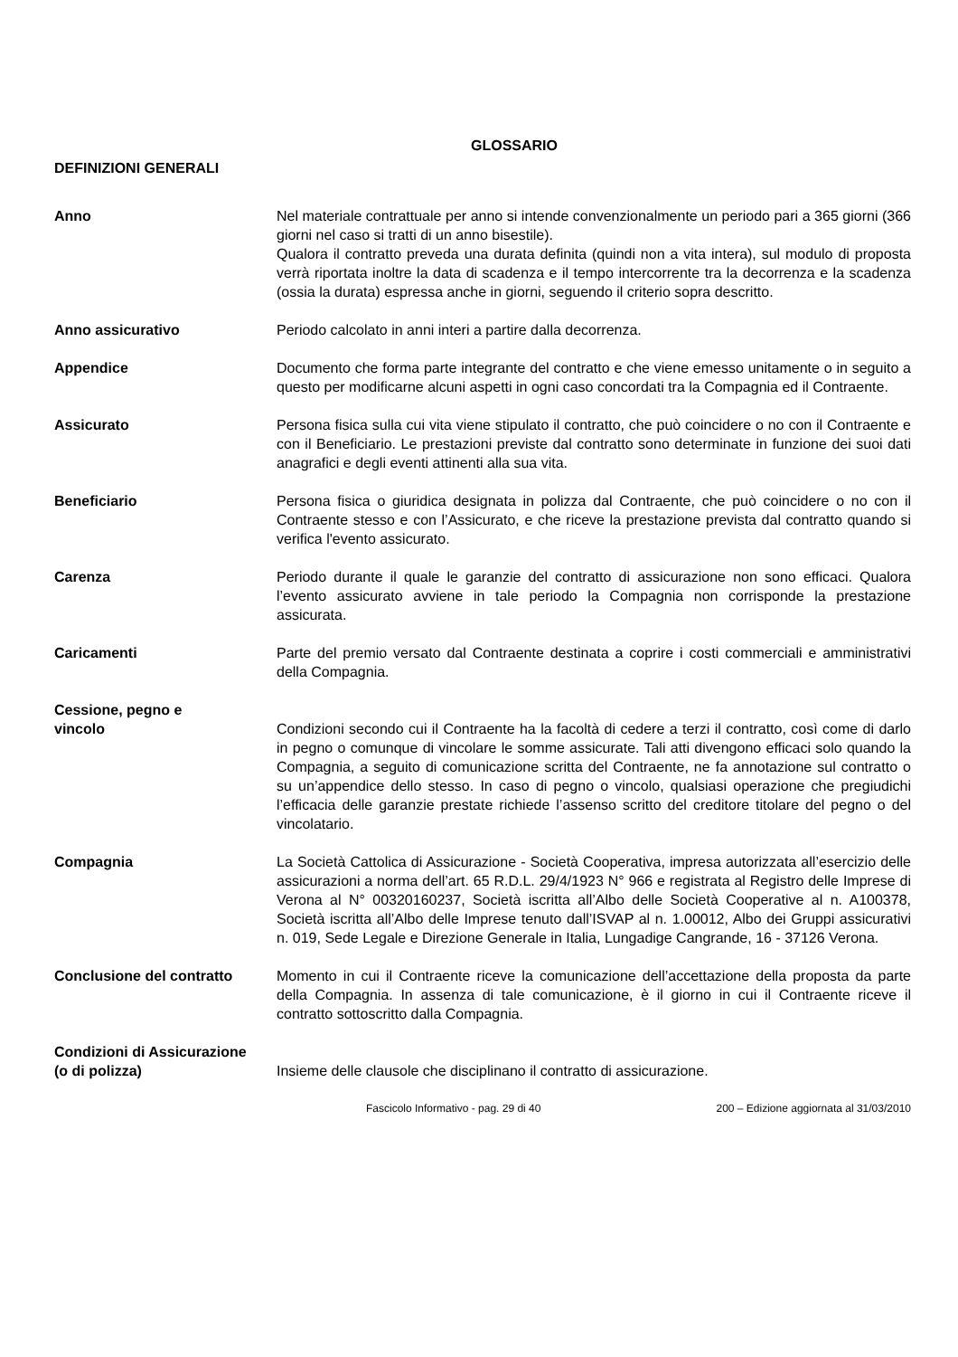GLOSSARIO
DEFINIZIONI GENERALI
Anno Nel materiale contrattuale per anno si intende convenzionalmente un periodo pari a 365 giorni (366 giorni nel caso si tratti di un anno bisestile).
Qualora il contratto preveda una durata definita (quindi non a vita intera), sul modulo di proposta verrà riportata inoltre la data di scadenza e il tempo intercorrente tra la decorrenza e la scadenza (ossia la durata) espressa anche in giorni, seguendo il criterio sopra descritto.
Anno assicurativo Periodo calcolato in anni interi a partire dalla decorrenza.
Appendice Documento che forma parte integrante del contratto e che viene emesso unitamente o in seguito a questo per modificarne alcuni aspetti in ogni caso concordati tra la Compagnia ed il Contraente.
Assicurato Persona fisica sulla cui vita viene stipulato il contratto, che può coincidere o no con il Contraente e con il Beneficiario. Le prestazioni previste dal contratto sono determinate in funzione dei suoi dati anagrafici e degli eventi attinenti alla sua vita.
Beneficiario Persona fisica o giuridica designata in polizza dal Contraente, che può coincidere o no con il Contraente stesso e con l’Assicurato, e che riceve la prestazione prevista dal contratto quando si verifica l'evento assicurato.
Carenza Periodo durante il quale le garanzie del contratto di assicurazione non sono efficaci. Qualora l’evento assicurato avviene in tale periodo la Compagnia non corrisponde la prestazione assicurata.
Caricamenti Parte del premio versato dal Contraente destinata a coprire i costi commerciali e amministrativi della Compagnia.
Cessione, pegno e
vincolo
Condizioni secondo cui il Contraente ha la facoltà di cedere a terzi il contratto, così come di darlo in pegno o comunque di vincolare le somme assicurate. Tali atti divengono efficaci solo quando la Compagnia, a seguito di comunicazione scritta del Contraente, ne fa annotazione sul contratto o su un’appendice dello stesso. In caso di pegno o vincolo, qualsiasi operazione che pregiudichi l’efficacia delle garanzie prestate richiede l’assenso scritto del creditore titolare del pegno o del vincolatario.
Compagnia La Società Cattolica di Assicurazione - Società Cooperativa, impresa autorizzata all’esercizio delle assicurazioni a norma dell’art. 65 R.D.L. 29/4/1923 N° 966 e registrata al Registro delle Imprese di Verona al N° 00320160237, Società iscritta all’Albo delle Società Cooperative al n. A100378, Società iscritta all’Albo delle Imprese tenuto dall’ISVAP al n. 1.00012, Albo dei Gruppi assicurativi n. 019, Sede Legale e Direzione Generale in Italia, Lungadige Cangrande, 16 - 37126 Verona.
Conclusione del contratto Momento in cui il Contraente riceve la comunicazione dell’accettazione della proposta da parte della Compagnia. In assenza di tale comunicazione, è il giorno in cui il Contraente riceve il contratto sottoscritto dalla Compagnia.
Condizioni di Assicurazione
(o di polizza)
Insieme delle clausole che disciplinano il contratto di assicurazione.
Fascicolo Informativo - pag. 29 di 40
200 – Edizione aggiornata al 31/03/2010